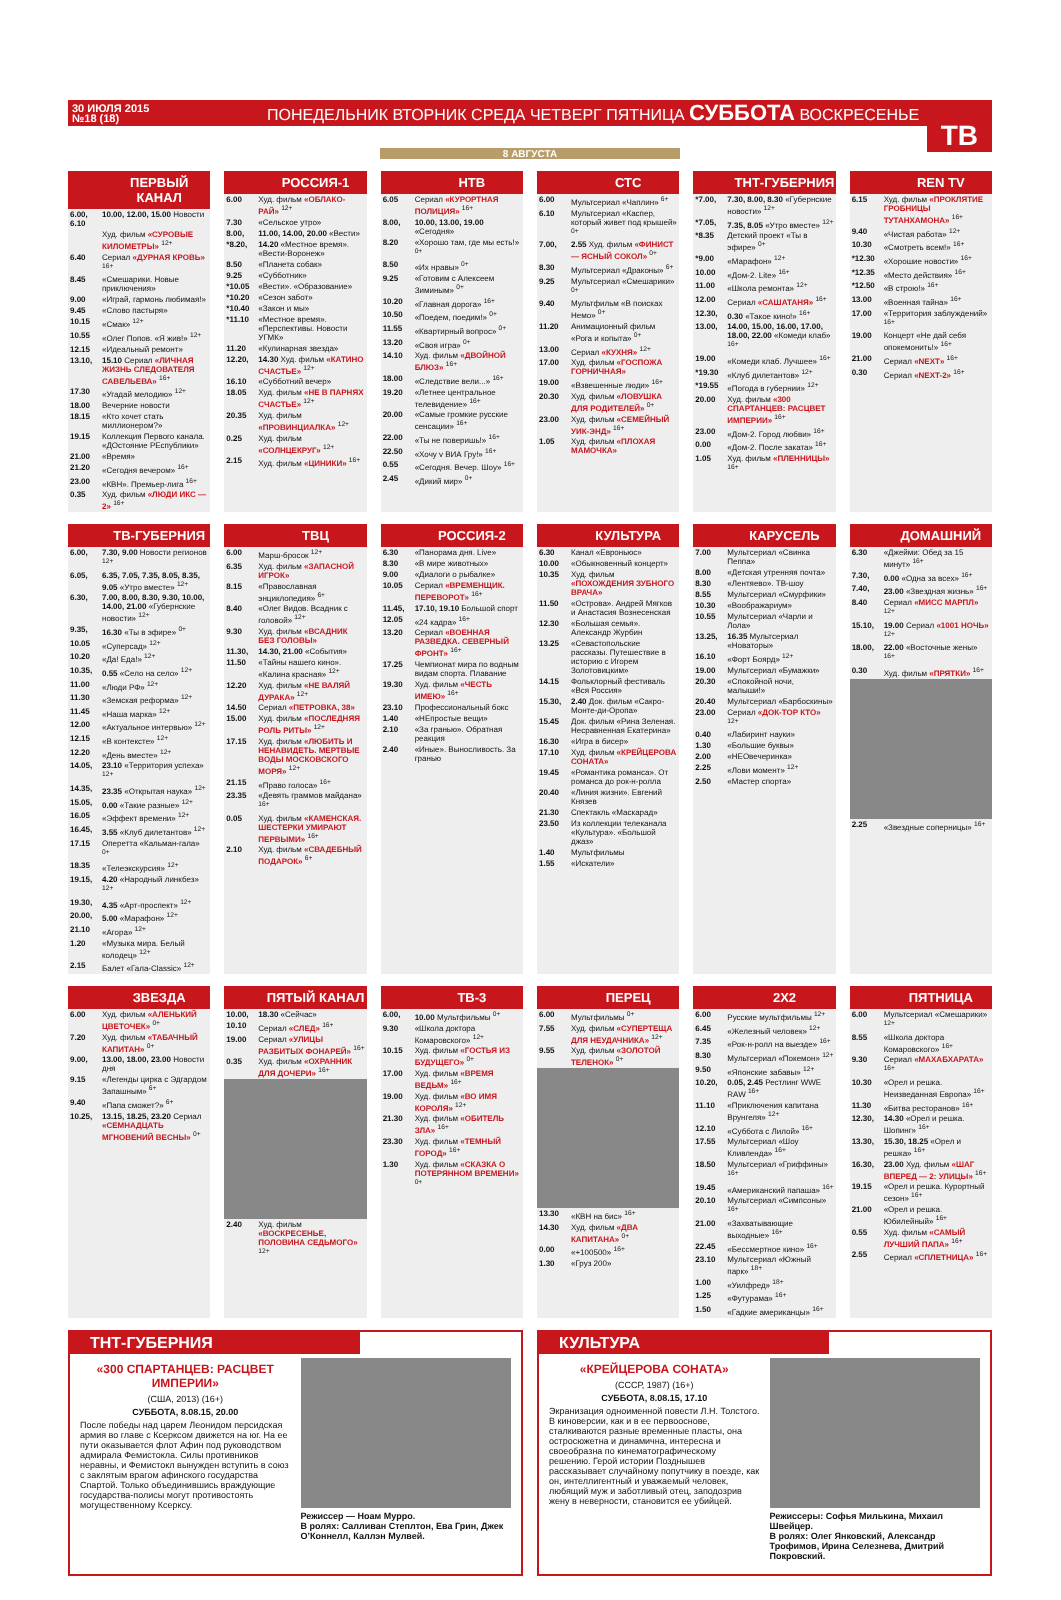30 ИЮЛЯ 2015
№18 (18)
ПОНЕДЕЛЬНИК ВТОРНИК СРЕДА ЧЕТВЕРГ ПЯТНИЦА СУББОТА ВОСКРЕСЕНЬЕ
ТВ
8 АВГУСТА
ПЕРВЫЙ КАНАЛ
| 6.00, 6.10 | 10.00, 12.00, 15.00 Новости |
| | Худ. фильм «СУРОВЫЕ КИЛОМЕТРЫ» <sup>12+</sup> |
| 6.40 | Сериал «ДУРНАЯ КРОВЬ» <sup>16+</sup> |
| 8.45 | «Смешарики. Новые приключения» |
| 9.00 | «Играй, гармонь любимая!» |
| 9.45 | «Слово пастыря» |
| 10.15 | «Смак» <sup>12+</sup> |
| 10.55 | «Олег Попов. «Я жив!» <sup>12+</sup> |
| 12.15 | «Идеальный ремонт» |
| 13.10, | 15.10 Сериал «ЛИЧНАЯ ЖИЗНЬ СЛЕДОВАТЕЛЯ САВЕЛЬЕВА» <sup>16+</sup> |
| 17.30 | «Угадай мелодию» <sup>12+</sup> |
| 18.00 | Вечерние новости |
| 18.15 | «Кто хочет стать миллионером?» |
| 19.15 | Коллекция Первого канала. «ДОстояние РЕспублики» |
| 21.00 | «Время» |
| 21.20 | «Сегодня вечером» <sup>16+</sup> |
| 23.00 | «КВН». Премьер-лига <sup>16+</sup> |
| 0.35 | Худ. фильм «ЛЮДИ ИКС — 2» <sup>16+</sup> |
РОССИЯ-1
| 6.00 | Худ. фильм «ОБЛАКО-РАЙ» <sup>12+</sup> |
| 7.30 | «Сельское утро» |
| 8.00, | 11.00, 14.00, 20.00 «Вести» |
| *8.20, | 14.20 «Местное время». «Вести-Воронеж» |
| 8.50 | «Планета собак» |
| 9.25 | «Субботник» |
| *10.05 | «Вести». «Образование» |
| *10.20 | «Сезон забот» |
| *10.40 | «Закон и мы» |
| *11.10 | «Местное время». «Перспективы. Новости УГМК» |
| 11.20 | «Кулинарная звезда» |
| 12.20, | 14.30 Худ. фильм «КАТИНО СЧАСТЬЕ» <sup>12+</sup> |
| 16.10 | «Субботний вечер» |
| 18.05 | Худ. фильм «НЕ В ПАРНЯХ СЧАСТЬЕ» <sup>12+</sup> |
| 20.35 | Худ. фильм «ПРОВИНЦИАЛКА» <sup>12+</sup> |
| 0.25 | Худ. фильм «СОЛНЦЕКРУГ» <sup>12+</sup> |
| 2.15 | Худ. фильм «ЦИНИКИ» <sup>16+</sup> |
НТВ
| 6.05 | Сериал «КУРОРТНАЯ ПОЛИЦИЯ» <sup>16+</sup> |
| 8.00, | 10.00, 13.00, 19.00 «Сегодня» |
| 8.20 | «Хорошо там, где мы есть!» <sup>0+</sup> |
| 8.50 | «Их нравы» <sup>0+</sup> |
| 9.25 | «Готовим с Алексеем Зиминым» <sup>0+</sup> |
| 10.20 | «Главная дорога» <sup>16+</sup> |
| 10.50 | «Поедем, поедим!» <sup>0+</sup> |
| 11.55 | «Квартирный вопрос» <sup>0+</sup> |
| 13.20 | «Своя игра» <sup>0+</sup> |
| 14.10 | Худ. фильм «ДВОЙНОЙ БЛЮЗ» <sup>16+</sup> |
| 18.00 | «Следствие вели...» <sup>16+</sup> |
| 19.20 | «Летнее центральное телевидение» <sup>16+</sup> |
| 20.00 | «Самые громкие русские сенсации» <sup>16+</sup> |
| 22.00 | «Ты не поверишь!» <sup>16+</sup> |
| 22.50 | «Хочу v ВИА Гру!» <sup>16+</sup> |
| 0.55 | «Сегодня. Вечер. Шоу» <sup>16+</sup> |
| 2.45 | «Дикий мир» <sup>0+</sup> |
СТС
| 6.00 | Мультсериал «Чаплин» <sup>6+</sup> |
| 6.10 | Мультсериал «Каспер, который живет под крышей» <sup>0+</sup> |
| 7.00, | 2.55 Худ. фильм «ФИНИСТ — ЯСНЫЙ СОКОЛ» <sup>0+</sup> |
| 8.30 | Мультсериал «Драконы» <sup>6+</sup> |
| 9.25 | Мультсериал «Смешарики» <sup>0+</sup> |
| 9.40 | Мультфильм «В поисках Немо» <sup>0+</sup> |
| 11.20 | Анимационный фильм «Рога и копыта» <sup>0+</sup> |
| 13.00 | Сериал «КУХНЯ» <sup>12+</sup> |
| 17.00 | Худ. фильм «ГОСПОЖА ГОРНИЧНАЯ» |
| 19.00 | «Взвешенные люди» <sup>16+</sup> |
| 20.30 | Худ. фильм «ЛОВУШКА ДЛЯ РОДИТЕЛЕЙ» <sup>0+</sup> |
| 23.00 | Худ. фильм «СЕМЕЙНЫЙ УИК-ЭНД» <sup>16+</sup> |
| 1.05 | Худ. фильм «ПЛОХАЯ МАМОЧКА» |
ТНТ-ГУБЕРНИЯ
| *7.00, | 7.30, 8.00, 8.30 «Губернские новости» <sup>12+</sup> |
| *7.05, | 7.35, 8.05 «Утро вместе» <sup>12+</sup> |
| *8.35 | Детский проект «Ты в эфире» <sup>0+</sup> |
| *9.00 | «Марафон» <sup>12+</sup> |
| 10.00 | «Дом-2. Lite» <sup>16+</sup> |
| 11.00 | «Школа ремонта» <sup>12+</sup> |
| 12.00 | Сериал «САШАТАНЯ» <sup>16+</sup> |
| 12.30, | 0.30 «Такое кино!» <sup>16+</sup> |
| 13.00, | 14.00, 15.00, 16.00, 17.00, 18.00, 22.00 «Комеди клаб» <sup>16+</sup> |
| 19.00 | «Комеди клаб. Лучшее» <sup>16+</sup> |
| *19.30 | «Клуб дилетантов» <sup>12+</sup> |
| *19.55 | «Погода в губернии» <sup>12+</sup> |
| 20.00 | Худ. фильм «300 СПАРТАНЦЕВ: РАСЦВЕТ ИМПЕРИИ» <sup>16+</sup> |
| 23.00 | «Дом-2. Город любви» <sup>16+</sup> |
| 0.00 | «Дом-2. После заката» <sup>16+</sup> |
| 1.05 | Худ. фильм «ПЛЕННИЦЫ» <sup>16+</sup> |
REN TV
| 6.15 | Худ. фильм «ПРОКЛЯТИЕ ГРОБНИЦЫ ТУТАНХАМОНА» <sup>16+</sup> |
| 9.40 | «Чистая работа» <sup>12+</sup> |
| 10.30 | «Смотреть всем!» <sup>16+</sup> |
| *12.30 | «Хорошие новости» <sup>16+</sup> |
| *12.35 | «Место действия» <sup>16+</sup> |
| *12.50 | «В строю!» <sup>16+</sup> |
| 13.00 | «Военная тайна» <sup>16+</sup> |
| 17.00 | «Территория заблуждений» <sup>16+</sup> |
| 19.00 | Концерт «Не дай себя опокемонить!» <sup>16+</sup> |
| 21.00 | Сериал «NEXT» <sup>16+</sup> |
| 0.30 | Сериал «NEXT-2» <sup>16+</sup> |
ТВ-ГУБЕРНИЯ
| 6.00, | 7.30, 9.00 Новости регионов <sup>12+</sup> |
| 6.05, | 6.35, 7.05, 7.35, 8.05, 8.35, 9.05 «Утро вместе» <sup>12+</sup> |
| 6.30, | 7.00, 8.00, 8.30, 9.30, 10.00, 14.00, 21.00 «Губернские новости» <sup>12+</sup> |
| 9.35, | 16.30 «Ты в эфире» <sup>0+</sup> |
| 10.05 | «Суперсад» <sup>12+</sup> |
| 10.20 | «Да! Еда!» <sup>12+</sup> |
| 10.35, | 0.55 «Село на село» <sup>12+</sup> |
| 11.00 | «Люди РФ» <sup>12+</sup> |
| 11.30 | «Земская реформа» <sup>12+</sup> |
| 11.45 | «Наша марка» <sup>12+</sup> |
| 12.00 | «Актуальное интервью» <sup>12+</sup> |
| 12.15 | «В контексте» <sup>12+</sup> |
| 12.20 | «День вместе» <sup>12+</sup> |
| 14.05, | 23.10 «Территория успеха» <sup>12+</sup> |
| 14.35, | 23.35 «Открытая наука» <sup>12+</sup> |
| 15.05, | 0.00 «Такие разные» <sup>12+</sup> |
| 16.05 | «Эффект времени» <sup>12+</sup> |
| 16.45, | 3.55 «Клуб дилетантов» <sup>12+</sup> |
| 17.15 | Оперетта «Кальман-гала» <sup>0+</sup> |
| 18.35 | «Телеэкскурсия» <sup>12+</sup> |
| 19.15, | 4.20 «Народный линкбез» <sup>12+</sup> |
| 19.30, | 4.35 «Арт-проспект» <sup>12+</sup> |
| 20.00, | 5.00 «Марафон» <sup>12+</sup> |
| 21.10 | «Агора» <sup>12+</sup> |
| 1.20 | «Музыка мира. Белый колодец» <sup>12+</sup> |
| 2.15 | Балет «Гала-Classic» <sup>12+</sup> |
ТВЦ
| 6.00 | Марш-бросок <sup>12+</sup> |
| 6.35 | Худ. фильм «ЗАПАСНОЙ ИГРОК» |
| 8.15 | «Православная энциклопедия» <sup>6+</sup> |
| 8.40 | «Олег Видов. Всадник с головой» <sup>12+</sup> |
| 9.30 | Худ. фильм «ВСАДНИК БЕЗ ГОЛОВЫ» |
| 11.30, | 14.30, 21.00 «События» |
| 11.50 | «Тайны нашего кино». «Калина красная» <sup>12+</sup> |
| 12.20 | Худ. фильм «НЕ ВАЛЯЙ ДУРАКА» <sup>12+</sup> |
| 14.50 | Сериал «ПЕТРОВКА, 38» |
| 15.00 | Худ. фильм «ПОСЛЕДНЯЯ РОЛЬ РИТЫ» <sup>12+</sup> |
| 17.15 | Худ. фильм «ЛЮБИТЬ И НЕНАВИДЕТЬ. МЕРТВЫЕ ВОДЫ МОСКОВСКОГО МОРЯ» <sup>12+</sup> |
| 21.15 | «Право голоса» <sup>16+</sup> |
| 23.35 | «Девять граммов майдана» <sup>16+</sup> |
| 0.05 | Худ. фильм «КАМЕНСКАЯ. ШЕСТЕРКИ УМИРАЮТ ПЕРВЫМИ» <sup>16+</sup> |
| 2.10 | Худ. фильм «СВАДЕБНЫЙ ПОДАРОК» <sup>6+</sup> |
РОССИЯ-2
| 6.30 | «Панорама дня. Live» |
| 8.30 | «В мире животных» |
| 9.00 | «Диалоги о рыбалке» |
| 10.05 | Сериал «ВРЕМЕНЩИК. ПЕРЕВОРОТ» <sup>16+</sup> |
| 11.45, | 17.10, 19.10 Большой спорт |
| 12.05 | «24 кадра» <sup>16+</sup> |
| 13.20 | Сериал «ВОЕННАЯ РАЗВЕДКА. СЕВЕРНЫЙ ФРОНТ» <sup>16+</sup> |
| 17.25 | Чемпионат мира по водным видам спорта. Плавание |
| 19.30 | Худ. фильм «ЧЕСТЬ ИМЕЮ» <sup>16+</sup> |
| 23.10 | Профессиональный бокс |
| 1.40 | «НЕпростые вещи» |
| 2.10 | «За гранью». Обратная реакция |
| 2.40 | «Иные». Выносливость. За гранью |
КУЛЬТУРА
| 6.30 | Канал «Евроньюс» |
| 10.00 | «Обыкновенный концерт» |
| 10.35 | Худ. фильм «ПОХОЖДЕНИЯ ЗУБНОГО ВРАЧА» |
| 11.50 | «Острова». Андрей Мягков и Анастасия Вознесенская |
| 12.30 | «Большая семья». Александр Журбин |
| 13.25 | «Севастопольские рассказы. Путешествие в историю с Игорем Золотовицким» |
| 14.15 | Фольклорный фестиваль «Вся Россия» |
| 15.30, | 2.40 Док. фильм «Сакро-Монте-ди-Оропа» |
| 15.45 | Док. фильм «Рина Зеленая. Несравненная Екатерина» |
| 16.30 | «Игра в бисер» |
| 17.10 | Худ. фильм «КРЕЙЦЕРОВА СОНАТА» |
| 19.45 | «Романтика романса». От романса до рок-н-ролла |
| 20.40 | «Линия жизни». Евгений Князев |
| 21.30 | Спектакль «Маскарад» |
| 23.50 | Из коллекции телеканала «Культура». «Большой джаз» |
| 1.40 | Мультфильмы |
| 1.55 | «Искатели» |
КАРУСЕЛЬ
| 7.00 | Мультсериал «Свинка Пеппа» |
| 8.00 | «Детская утренняя почта» |
| 8.30 | «Лентяево». ТВ-шоу |
| 8.55 | Мультсериал «Смурфики» |
| 10.30 | «Воображариум» |
| 10.55 | Мультсериал «Чарли и Лола» |
| 13.25, | 16.35 Мультсериал «Новаторы» |
| 16.10 | «Форт Боярд» <sup>12+</sup> |
| 19.00 | Мультсериал «Бумажки» |
| 20.30 | «Спокойной ночи, малыши!» |
| 20.40 | Мультсериал «Барбоскины» |
| 23.00 | Сериал «ДОК-ТОР КТО» <sup>12+</sup> |
| 0.40 | «Лабиринт науки» |
| 1.30 | «Большие буквы» |
| 2.00 | «НЕОвечеринка» |
| 2.25 | «Лови момент» <sup>12+</sup> |
| 2.50 | «Мастер спорта» |
ДОМАШНИЙ
| 6.30 | «Джейми: Обед за 15 минут» <sup>16+</sup> |
| 7.30, | 0.00 «Одна за всех» <sup>16+</sup> |
| 7.40, | 23.00 «Звездная жизнь» <sup>16+</sup> |
| 8.40 | Сериал «МИСС МАРПЛ» <sup>12+</sup> |
| 15.10, | 19.00 Сериал «1001 НОЧЬ» <sup>12+</sup> |
| 18.00, | 22.00 «Восточные жены» <sup>16+</sup> |
| 0.30 | Худ. фильм «ПРЯТКИ» <sup>16+</sup> |
| 2.25 | «Звездные соперницы» <sup>16+</sup> |
ЗВЕЗДА
| 6.00 | Худ. фильм «АЛЕНЬКИЙ ЦВЕТОЧЕК» <sup>0+</sup> |
| 7.20 | Худ. фильм «ТАБАЧНЫЙ КАПИТАН» <sup>0+</sup> |
| 9.00, | 13.00, 18.00, 23.00 Новости дня |
| 9.15 | «Легенды цирка с Эдгардом Запашным» <sup>6+</sup> |
| 9.40 | «Папа сможет?» <sup>6+</sup> |
| 10.25, | 13.15, 18.25, 23.20 Сериал «СЕМНАДЦАТЬ МГНОВЕНИЙ ВЕСНЫ» <sup>0+</sup> |
ПЯТЫЙ КАНАЛ
| 10.00, | 18.30 «Сейчас» |
| 10.10 | Сериал «СЛЕД» <sup>16+</sup> |
| 19.00 | Сериал «УЛИЦЫ РАЗБИТЫХ ФОНАРЕЙ» <sup>16+</sup> |
| 0.35 | Худ. фильм «ОХРАННИК ДЛЯ ДОЧЕРИ» <sup>16+</sup> |
| 2.40 | Худ. фильм «ВОСКРЕСЕНЬЕ, ПОЛОВИНА СЕДЬМОГО» <sup>12+</sup> |
ТВ-3
| 6.00, | 10.00 Мультфильмы <sup>0+</sup> |
| 9.30 | «Школа доктора Комаровского» <sup>12+</sup> |
| 10.15 | Худ. фильм «ГОСТЬЯ ИЗ БУДУЩЕГО» <sup>0+</sup> |
| 17.00 | Худ. фильм «ВРЕМЯ ВЕДЬМ» <sup>16+</sup> |
| 19.00 | Худ. фильм «ВО ИМЯ КОРОЛЯ» <sup>12+</sup> |
| 21.30 | Худ. фильм «ОБИТЕЛЬ ЗЛА» <sup>16+</sup> |
| 23.30 | Худ. фильм «ТЕМНЫЙ ГОРОД» <sup>16+</sup> |
| 1.30 | Худ. фильм «СКАЗКА О ПОТЕРЯННОМ ВРЕМЕНИ» <sup>0+</sup> |
ПЕРЕЦ
| 6.00 | Мультфильмы <sup>0+</sup> |
| 7.55 | Худ. фильм «СУПЕРТЕЩА ДЛЯ НЕУДАЧНИКА» <sup>12+</sup> |
| 9.55 | Худ. фильм «ЗОЛОТОЙ ТЕЛЕНОК» <sup>0+</sup> |
| 13.30 | «КВН на бис» <sup>16+</sup> |
| 14.30 | Худ. фильм «ДВА КАПИТАНА» <sup>0+</sup> |
| 0.00 | «+100500» <sup>16+</sup> |
| 1.30 | «Груз 200» |
2Х2
| 6.00 | Русские мультфильмы <sup>12+</sup> |
| 6.45 | «Железный человек» <sup>12+</sup> |
| 7.35 | «Рок-н-ролл на выезде» <sup>16+</sup> |
| 8.30 | Мультсериал «Покемон» <sup>12+</sup> |
| 9.50 | «Японские забавы» <sup>12+</sup> |
| 10.20, | 0.05, 2.45 Рестлинг WWE RAW <sup>16+</sup> |
| 11.10 | «Приключения капитана Врунгеля» <sup>12+</sup> |
| 12.10 | «Суббота с Лилой» <sup>16+</sup> |
| 17.55 | Мультсериал «Шоу Кливленда» <sup>16+</sup> |
| 18.50 | Мультсериал «Гриффины» <sup>16+</sup> |
| 19.45 | «Американский папаша» <sup>16+</sup> |
| 20.10 | Мультсериал «Симпсоны» <sup>16+</sup> |
| 21.00 | «Захватывающие выходные» <sup>16+</sup> |
| 22.45 | «Бессмертное кино» <sup>16+</sup> |
| 23.10 | Мультсериал «Южный парк» <sup>18+</sup> |
| 1.00 | «Уилфред» <sup>18+</sup> |
| 1.25 | «Футурама» <sup>16+</sup> |
| 1.50 | «Гадкие американцы» <sup>16+</sup> |
ПЯТНИЦА
| 6.00 | Мультсериал «Смешарики» <sup>12+</sup> |
| 8.55 | «Школа доктора Комаровского» <sup>16+</sup> |
| 9.30 | Сериал «МАХАБХАРАТА» <sup>16+</sup> |
| 10.30 | «Орел и решка. Неизведанная Европа» <sup>16+</sup> |
| 11.30 | «Битва ресторанов» <sup>16+</sup> |
| 12.30, | 14.30 «Орел и решка. Шопинг» <sup>16+</sup> |
| 13.30, | 15.30, 18.25 «Орел и решка» <sup>16+</sup> |
| 16.30, | 23.00 Худ. фильм «ШАГ ВПЕРЕД — 2: УЛИЦЫ» <sup>16+</sup> |
| 19.15 | «Орел и решка. Курортный сезон» <sup>16+</sup> |
| 21.00 | «Орел и решка. Юбилейный» <sup>16+</sup> |
| 0.55 | Худ. фильм «САМЫЙ ЛУЧШИЙ ПАПА» <sup>16+</sup> |
| 2.55 | Сериал «СПЛЕТНИЦА» <sup>16+</sup> |
ТНТ-ГУБЕРНИЯ
«300 СПАРТАНЦЕВ: РАСЦВЕТ ИМПЕРИИ»
(США, 2013) (16+)
СУББОТА, 8.08.15, 20.00
После победы над царем Леонидом персидская армия во главе с Ксерксом движется на юг. На ее пути оказывается флот Афин под руководством адмирала Фемистокла. Силы противников неравны, и Фемистокл вынужден вступить в союз с заклятым врагом афинского государства Спартой. Только объединившись враждующие государства-полисы могут противостоять могущественному Ксерксу.
Режиссер — Ноам Мурро.
В ролях: Салливан Степлтон, Ева Грин, Джек О’Коннелл, Каллэн Мулвей.
КУЛЬТУРА
«КРЕЙЦЕРОВА СОНАТА»
(СССР, 1987) (16+)
СУББОТА, 8.08.15, 17.10
Экранизация одноименной повести Л.Н. Толстого. В киноверсии, как и в ее первооснове, сталкиваются разные временные пласты, она остросюжетна и динамична, интересна и своеобразна по кинематографическому решению. Герой истории Позднышев рассказывает случайному попутчику в поезде, как он, интеллигентный и уважаемый человек, любящий муж и заботливый отец, заподозрив жену в неверности, становится ее убийцей.
Режиссеры: Софья Милькина, Михаил Швейцер.
В ролях: Олег Янковский, Александр Трофимов, Ирина Селезнева, Дмитрий Покровский.